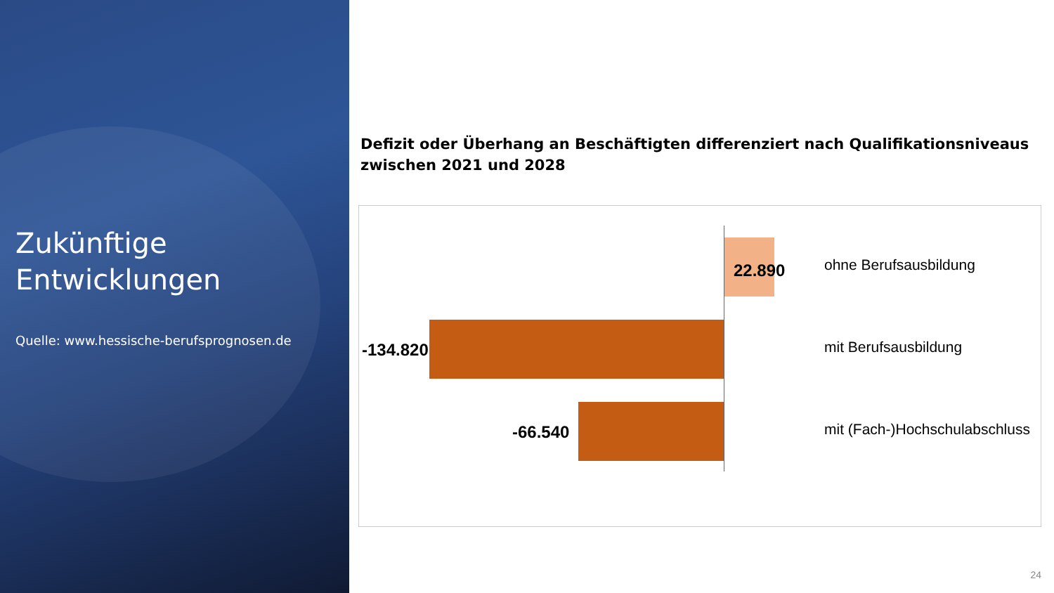Zukünftige
Entwicklungen
Quelle: www.hessische-berufsprognosen.de
Defizit oder Überhang an Beschäftigten differenziert nach Qualifikationsniveaus zwischen 2021 und 2028
22.890 ohne Berufsausbildung
-134.820 mit Berufsausbildung
-66.540 mit (Fach-)Hochschulabschluss
24